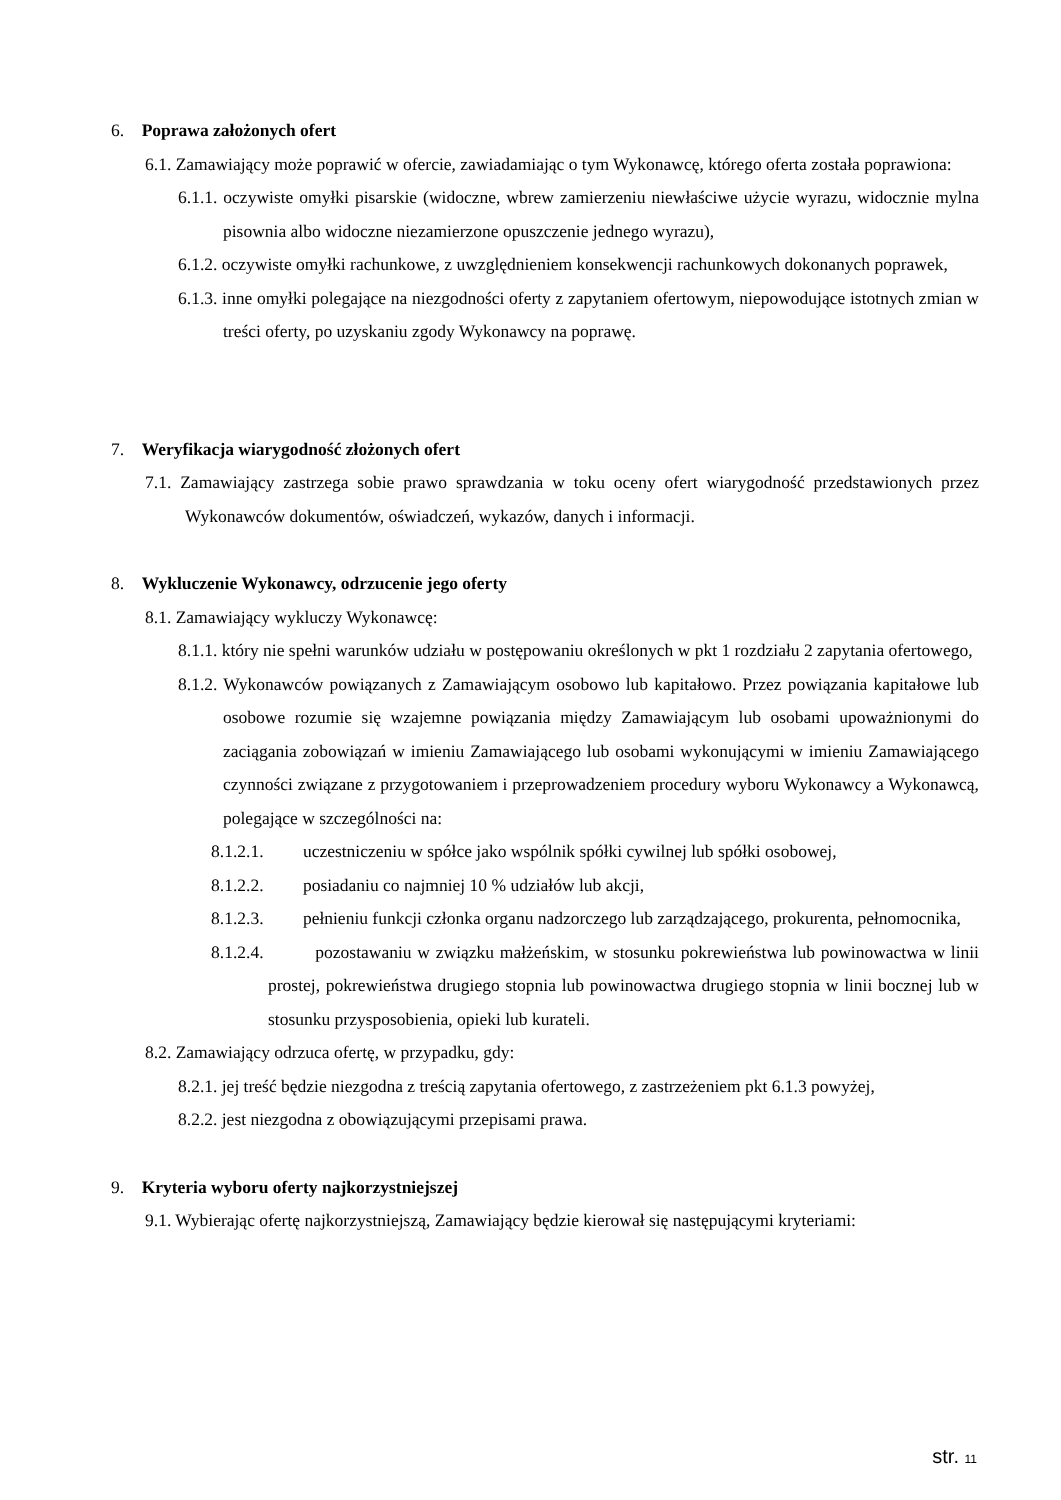6. Poprawa założonych ofert
6.1. Zamawiający może poprawić w ofercie, zawiadamiając o tym Wykonawcę, którego oferta została poprawiona:
6.1.1. oczywiste omyłki pisarskie (widoczne, wbrew zamierzeniu niewłaściwe użycie wyrazu, widocznie mylna pisownia albo widoczne niezamierzone opuszczenie jednego wyrazu),
6.1.2. oczywiste omyłki rachunkowe, z uwzględnieniem konsekwencji rachunkowych dokonanych poprawek,
6.1.3. inne omyłki polegające na niezgodności oferty z zapytaniem ofertowym, niepowodujące istotnych zmian w treści oferty, po uzyskaniu zgody Wykonawcy na poprawę.
7. Weryfikacja wiarygodność złożonych ofert
7.1. Zamawiający zastrzega sobie prawo sprawdzania w toku oceny ofert wiarygodność przedstawionych przez Wykonawców dokumentów, oświadczeń, wykazów, danych i informacji.
8. Wykluczenie Wykonawcy, odrzucenie jego oferty
8.1. Zamawiający wykluczy Wykonawcę:
8.1.1. który nie spełni warunków udziału w postępowaniu określonych w pkt 1 rozdziału 2 zapytania ofertowego,
8.1.2. Wykonawców powiązanych z Zamawiającym osobowo lub kapitałowo. Przez powiązania kapitałowe lub osobowe rozumie się wzajemne powiązania między Zamawiającym lub osobami upoważnionymi do zaciągania zobowiązań w imieniu Zamawiającego lub osobami wykonującymi w imieniu Zamawiającego czynności związane z przygotowaniem i przeprowadzeniem procedury wyboru Wykonawcy a Wykonawcą, polegające w szczególności na:
8.1.2.1. uczestniczeniu w spółce jako wspólnik spółki cywilnej lub spółki osobowej,
8.1.2.2. posiadaniu co najmniej 10 % udziałów lub akcji,
8.1.2.3. pełnieniu funkcji członka organu nadzorczego lub zarządzającego, prokurenta, pełnomocnika,
8.1.2.4. pozostawaniu w związku małżeńskim, w stosunku pokrewieństwa lub powinowactwa w linii prostej, pokrewieństwa drugiego stopnia lub powinowactwa drugiego stopnia w linii bocznej lub w stosunku przysposobienia, opieki lub kurateli.
8.2. Zamawiający odrzuca ofertę, w przypadku, gdy:
8.2.1. jej treść będzie niezgodna z treścią zapytania ofertowego, z zastrzeżeniem pkt 6.1.3 powyżej,
8.2.2. jest niezgodna z obowiązującymi przepisami prawa.
9. Kryteria wyboru oferty najkorzystniejszej
9.1. Wybierając ofertę najkorzystniejszą, Zamawiający będzie kierował się następującymi kryteriami:
str. 11